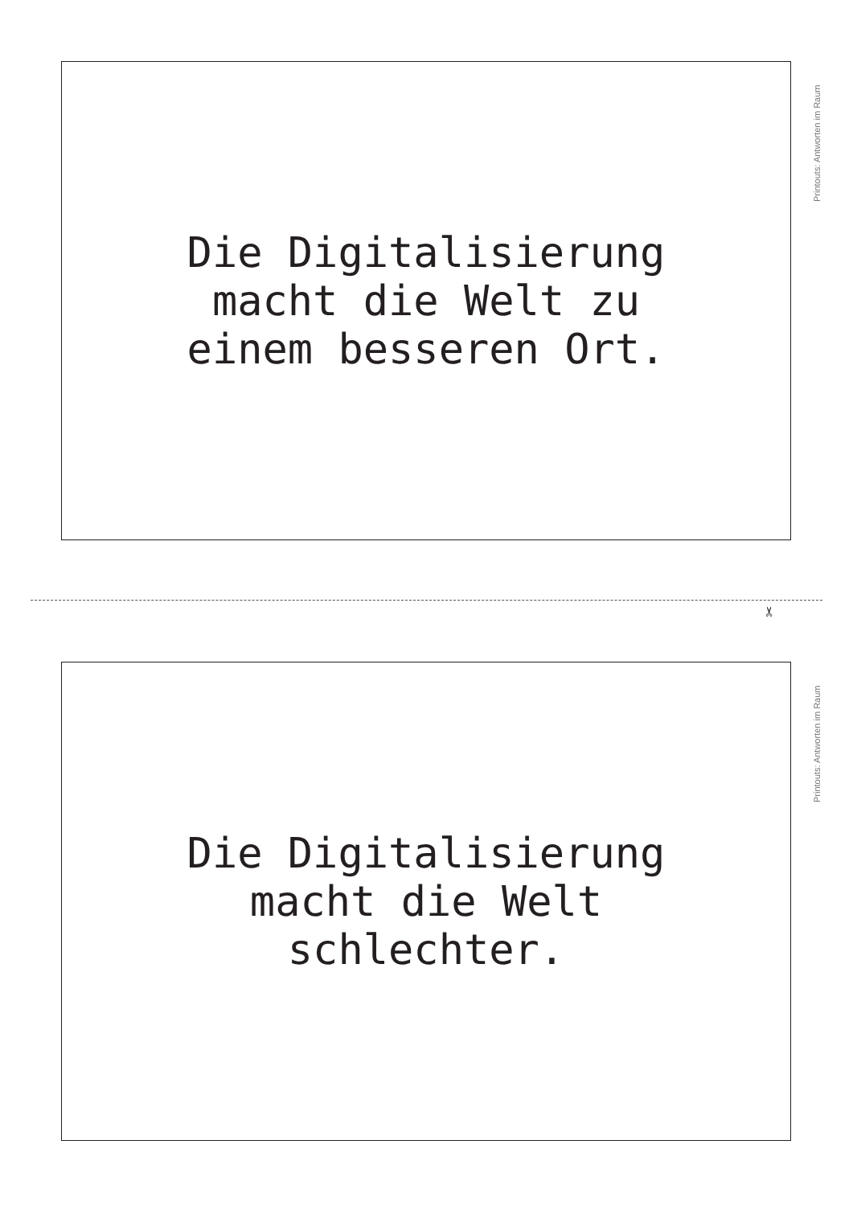Die Digitalisierung
macht die Welt zu
einem besseren Ort.
Printouts: Antworten im Raum
✂
Die Digitalisierung
macht die Welt
schlechter.
Printouts: Antworten im Raum